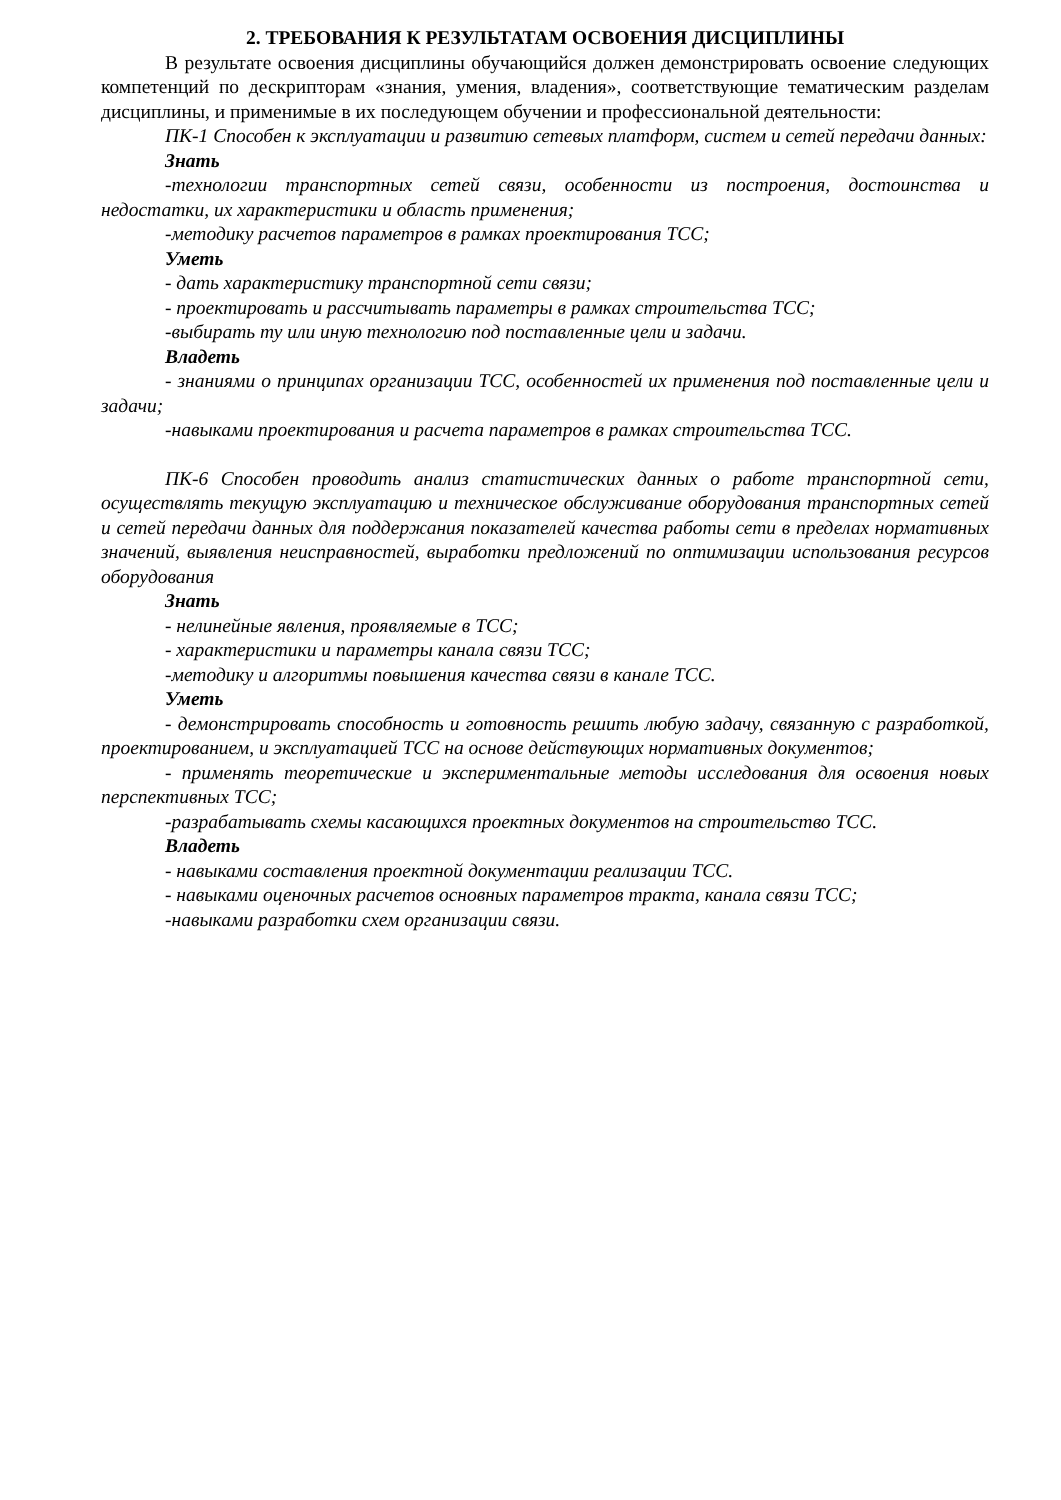2. ТРЕБОВАНИЯ К РЕЗУЛЬТАТАМ ОСВОЕНИЯ ДИСЦИПЛИНЫ
В результате освоения дисциплины обучающийся должен демонстрировать освоение следующих компетенций по дескрипторам «знания, умения, владения», соответствующие тематическим разделам дисциплины, и применимые в их последующем обучении и профессиональной деятельности:
ПК-1 Способен к эксплуатации и развитию сетевых платформ, систем и сетей передачи данных:
Знать
-технологии транспортных сетей связи, особенности из построения, достоинства и недостатки, их характеристики и область применения;
-методику расчетов параметров в рамках проектирования ТСС;
Уметь
- дать характеристику транспортной сети связи;
- проектировать и рассчитывать параметры в рамках строительства ТСС;
-выбирать ту или иную технологию под поставленные цели и задачи.
Владеть
- знаниями о принципах организации ТСС, особенностей их применения под поставленные цели и задачи;
-навыками проектирования и расчета параметров в рамках строительства ТСС.
ПК-6 Способен проводить анализ статистических данных о работе транспортной сети, осуществлять текущую эксплуатацию и техническое обслуживание оборудования транспортных сетей и сетей передачи данных для поддержания показателей качества работы сети в пределах нормативных значений, выявления неисправностей, выработки предложений по оптимизации использования ресурсов оборудования
Знать
- нелинейные явления, проявляемые в ТСС;
- характеристики и параметры канала связи ТСС;
-методику и алгоритмы повышения качества связи в канале ТСС.
Уметь
- демонстрировать способность и готовность решить любую задачу, связанную с разработкой, проектированием, и эксплуатацией ТСС на основе действующих нормативных документов;
- применять теоретические и экспериментальные методы исследования для освоения новых перспективных ТСС;
-разрабатывать схемы касающихся проектных документов на строительство ТСС.
Владеть
- навыками составления проектной документации реализации ТСС.
- навыками оценочных расчетов основных параметров тракта, канала связи ТСС;
-навыками разработки схем организации связи.